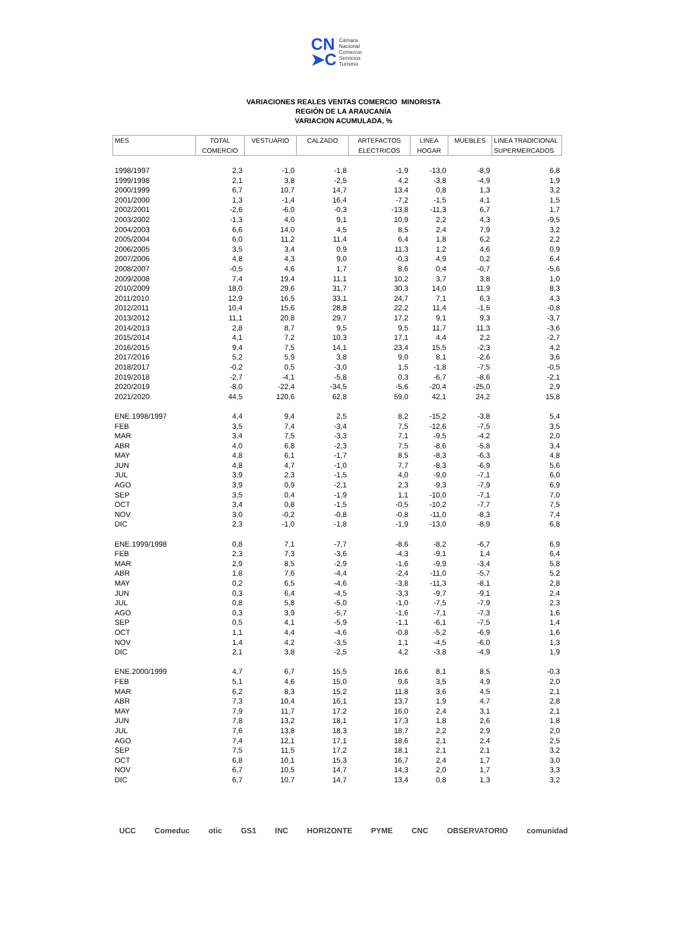CN
➤C
Cámara
Nacional
Comercio
Servicios
Turismo
VARIACIONES REALES VENTAS COMERCIO MINORISTA
REGIÓN DE LA ARAUCANÍA
VARIACION ACUMULADA, %
| MES | TOTAL | VESTUARIO | CALZADO | ARTEFACTOS | LINEA | MUEBLES | LINEA TRADICIONAL |
| --- | --- | --- | --- | --- | --- | --- | --- |
| | COMERCIO | | | ELECTRICOS | HOGAR | | SUPERMERCADOS |
| 1998/1997 | 2,3 | -1,0 | -1,8 | -1,9 | -13,0 | -8,9 | 6,8 |
| 1999/1998 | 2,1 | 3,8 | -2,5 | 4,2 | -3,8 | -4,9 | 1,9 |
| 2000/1999 | 6,7 | 10,7 | 14,7 | 13,4 | 0,8 | 1,3 | 3,2 |
| 2001/2000 | 1,3 | -1,4 | 16,4 | -7,2 | -1,5 | 4,1 | 1,5 |
| 2002/2001 | -2,6 | -6,0 | -0,3 | -13,8 | -11,3 | 6,7 | 1,7 |
| 2003/2002 | -1,3 | 4,0 | 9,1 | 10,9 | 2,2 | 4,3 | -9,5 |
| 2004/2003 | 6,6 | 14,0 | 4,5 | 8,5 | 2,4 | 7,9 | 3,2 |
| 2005/2004 | 6,0 | 11,2 | 11,4 | 6,4 | 1,8 | 6,2 | 2,2 |
| 2006/2005 | 3,5 | 3,4 | 0,9 | 11,3 | 1,2 | 4,6 | 0,9 |
| 2007/2006 | 4,8 | 4,3 | 9,0 | -0,3 | 4,9 | 0,2 | 6,4 |
| 2008/2007 | -0,5 | 4,6 | 1,7 | 8,6 | 0,4 | -0,7 | -5,6 |
| 2009/2008 | 7,4 | 19,4 | 11,1 | 10,2 | 3,7 | 3,8 | 1,0 |
| 2010/2009 | 18,0 | 29,6 | 31,7 | 30,3 | 14,0 | 11,9 | 8,3 |
| 2011/2010 | 12,9 | 16,5 | 33,1 | 24,7 | 7,1 | 6,3 | 4,3 |
| 2012/2011 | 10,4 | 15,6 | 28,8 | 22,2 | 11,4 | -1,5 | -0,8 |
| 2013/2012 | 11,1 | 20,8 | 29,7 | 17,2 | 9,1 | 9,3 | -3,7 |
| 2014/2013 | 2,8 | 8,7 | 9,5 | 9,5 | 11,7 | 11,3 | -3,6 |
| 2015/2014 | 4,1 | 7,2 | 10,3 | 17,1 | 4,4 | 2,2 | -2,7 |
| 2016/2015 | 9,4 | 7,5 | 14,1 | 23,4 | 15,5 | -2,3 | 4,2 |
| 2017/2016 | 5,2 | 5,9 | 3,8 | 9,0 | 8,1 | -2,6 | 3,6 |
| 2018/2017 | -0,2 | 0,5 | -3,0 | 1,5 | -1,8 | -7,5 | -0,5 |
| 2019/2018 | -2,7 | -4,1 | -5,8 | 0,3 | -6,7 | -8,6 | -2,1 |
| 2020/2019 | -8,0 | -22,4 | -34,5 | -5,6 | -20,4 | -25,0 | 2,9 |
| 2021/2020 | 44,5 | 120,6 | 62,8 | 59,0 | 42,1 | 24,2 | 15,8 |
| ENE.1998/1997 | 4,4 | 9,4 | 2,5 | 8,2 | -15,2 | -3,8 | 5,4 |
| FEB | 3,5 | 7,4 | -3,4 | 7,5 | -12,6 | -7,5 | 3,5 |
| MAR | 3,4 | 7,5 | -3,3 | 7,1 | -9,5 | -4,2 | 2,0 |
| ABR | 4,0 | 6,8 | -2,3 | 7,5 | -8,6 | -5,8 | 3,4 |
| MAY | 4,8 | 6,1 | -1,7 | 8,5 | -8,3 | -6,3 | 4,8 |
| JUN | 4,8 | 4,7 | -1,0 | 7,7 | -8,3 | -6,9 | 5,6 |
| JUL | 3,9 | 2,3 | -1,5 | 4,0 | -9,0 | -7,1 | 6,0 |
| AGO | 3,9 | 0,9 | -2,1 | 2,3 | -9,3 | -7,9 | 6,9 |
| SEP | 3,5 | 0,4 | -1,9 | 1,1 | -10,0 | -7,1 | 7,0 |
| OCT | 3,4 | 0,8 | -1,5 | -0,5 | -10,2 | -7,7 | 7,5 |
| NOV | 3,0 | -0,2 | -0,8 | -0,8 | -11,0 | -8,3 | 7,4 |
| DIC | 2,3 | -1,0 | -1,8 | -1,9 | -13,0 | -8,9 | 6,8 |
| ENE.1999/1998 | 0,8 | 7,1 | -7,7 | -8,6 | -8,2 | -6,7 | 6,9 |
| FEB | 2,3 | 7,3 | -3,6 | -4,3 | -9,1 | 1,4 | 6,4 |
| MAR | 2,9 | 8,5 | -2,9 | -1,6 | -9,9 | -3,4 | 5,8 |
| ABR | 1,8 | 7,6 | -4,4 | -2,4 | -11,0 | -5,7 | 5,2 |
| MAY | 0,2 | 6,5 | -4,6 | -3,8 | -11,3 | -8,1 | 2,8 |
| JUN | 0,3 | 6,4 | -4,5 | -3,3 | -9,7 | -9,1 | 2,4 |
| JUL | 0,8 | 5,8 | -5,0 | -1,0 | -7,5 | -7,9 | 2,3 |
| AGO | 0,3 | 3,9 | -5,7 | -1,6 | -7,1 | -7,3 | 1,6 |
| SEP | 0,5 | 4,1 | -5,9 | -1,1 | -6,1 | -7,5 | 1,4 |
| OCT | 1,1 | 4,4 | -4,6 | -0,8 | -5,2 | -6,9 | 1,6 |
| NOV | 1,4 | 4,2 | -3,5 | 1,1 | -4,5 | -6,0 | 1,3 |
| DIC | 2,1 | 3,8 | -2,5 | 4,2 | -3,8 | -4,9 | 1,9 |
| ENE.2000/1999 | 4,7 | 6,7 | 15,5 | 16,6 | 8,1 | 8,5 | -0,3 |
| FEB | 5,1 | 4,6 | 15,0 | 9,6 | 3,5 | 4,9 | 2,0 |
| MAR | 6,2 | 8,3 | 15,2 | 11,8 | 3,6 | 4,5 | 2,1 |
| ABR | 7,3 | 10,4 | 16,1 | 13,7 | 1,9 | 4,7 | 2,8 |
| MAY | 7,9 | 11,7 | 17,2 | 16,0 | 2,4 | 3,1 | 2,1 |
| JUN | 7,8 | 13,2 | 18,1 | 17,3 | 1,8 | 2,6 | 1,8 |
| JUL | 7,6 | 13,8 | 18,3 | 18,7 | 2,2 | 2,9 | 2,0 |
| AGO | 7,4 | 12,1 | 17,1 | 18,6 | 2,1 | 2,4 | 2,5 |
| SEP | 7,5 | 11,5 | 17,2 | 18,1 | 2,1 | 2,1 | 3,2 |
| OCT | 6,8 | 10,1 | 15,3 | 16,7 | 2,4 | 1,7 | 3,0 |
| NOV | 6,7 | 10,5 | 14,7 | 14,3 | 2,0 | 1,7 | 3,3 |
| DIC | 6,7 | 10,7 | 14,7 | 13,4 | 0,8 | 1,3 | 3,2 |
UCC Comeduc otic GS1 INC HORIZONTE PYME CNC OBSERVATORIO comunidad